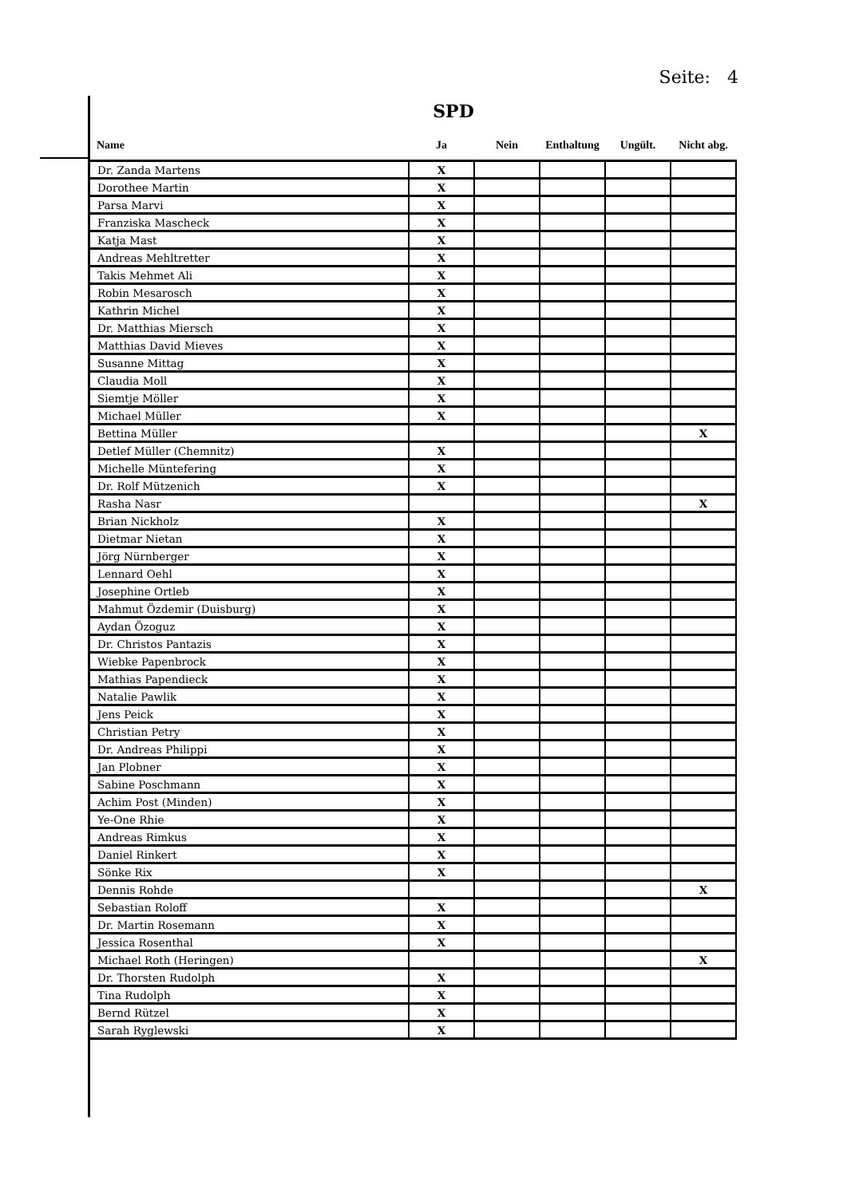Seite: 4
SPD
| Name | Ja | Nein | Enthaltung | Ungült. | Nicht abg. |
| --- | --- | --- | --- | --- | --- |
| Dr. Zanda Martens | X | | | | |
| Dorothee Martin | X | | | | |
| Parsa Marvi | X | | | | |
| Franziska Mascheck | X | | | | |
| Katja Mast | X | | | | |
| Andreas Mehltretter | X | | | | |
| Takis Mehmet Ali | X | | | | |
| Robin Mesarosch | X | | | | |
| Kathrin Michel | X | | | | |
| Dr. Matthias Miersch | X | | | | |
| Matthias David Mieves | X | | | | |
| Susanne Mittag | X | | | | |
| Claudia Moll | X | | | | |
| Siemtje Möller | X | | | | |
| Michael Müller | X | | | | |
| Bettina Müller | | | | | X |
| Detlef Müller (Chemnitz) | X | | | | |
| Michelle Müntefering | X | | | | |
| Dr. Rolf Mützenich | X | | | | |
| Rasha Nasr | | | | | X |
| Brian Nickholz | X | | | | |
| Dietmar Nietan | X | | | | |
| Jörg Nürnberger | X | | | | |
| Lennard Oehl | X | | | | |
| Josephine Ortleb | X | | | | |
| Mahmut Özdemir (Duisburg) | X | | | | |
| Aydan Özoguz | X | | | | |
| Dr. Christos Pantazis | X | | | | |
| Wiebke Papenbrock | X | | | | |
| Mathias Papendieck | X | | | | |
| Natalie Pawlik | X | | | | |
| Jens Peick | X | | | | |
| Christian Petry | X | | | | |
| Dr. Andreas Philippi | X | | | | |
| Jan Plobner | X | | | | |
| Sabine Poschmann | X | | | | |
| Achim Post (Minden) | X | | | | |
| Ye-One Rhie | X | | | | |
| Andreas Rimkus | X | | | | |
| Daniel Rinkert | X | | | | |
| Sönke Rix | X | | | | |
| Dennis Rohde | | | | | X |
| Sebastian Roloff | X | | | | |
| Dr. Martin Rosemann | X | | | | |
| Jessica Rosenthal | X | | | | |
| Michael Roth (Heringen) | | | | | X |
| Dr. Thorsten Rudolph | X | | | | |
| Tina Rudolph | X | | | | |
| Bernd Rützel | X | | | | |
| Sarah Ryglewski | X | | | | |